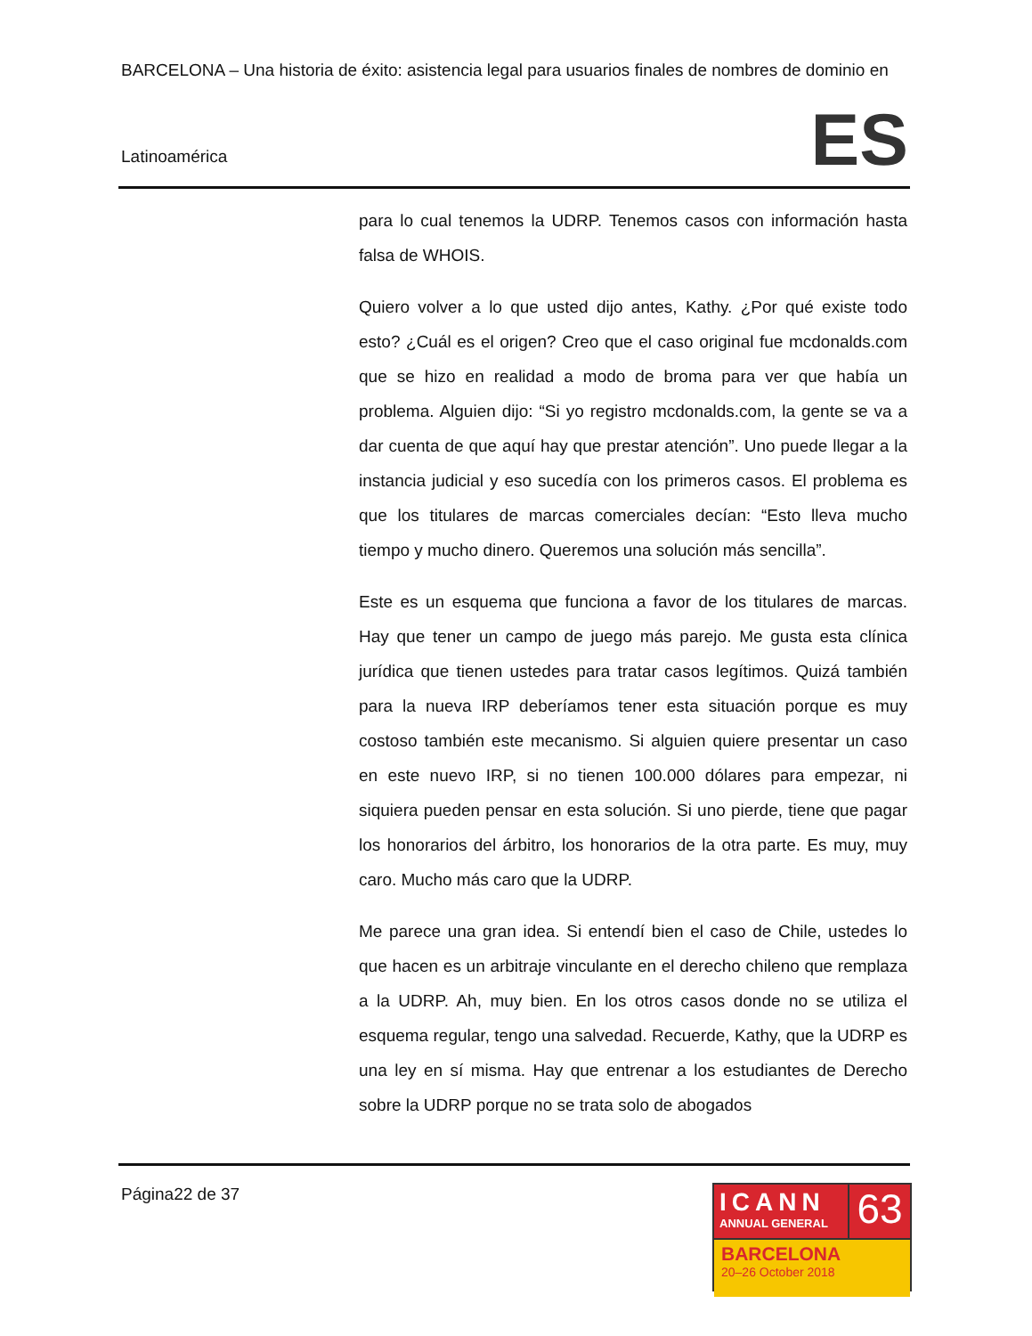BARCELONA – Una historia de éxito: asistencia legal para usuarios finales de nombres de dominio en
Latinoamérica ES
para lo cual tenemos la UDRP. Tenemos casos con información hasta falsa de WHOIS.
Quiero volver a lo que usted dijo antes, Kathy. ¿Por qué existe todo esto? ¿Cuál es el origen? Creo que el caso original fue mcdonalds.com que se hizo en realidad a modo de broma para ver que había un problema. Alguien dijo: “Si yo registro mcdonalds.com, la gente se va a dar cuenta de que aquí hay que prestar atención”. Uno puede llegar a la instancia judicial y eso sucedía con los primeros casos. El problema es que los titulares de marcas comerciales decían: “Esto lleva mucho tiempo y mucho dinero. Queremos una solución más sencilla”.
Este es un esquema que funciona a favor de los titulares de marcas. Hay que tener un campo de juego más parejo. Me gusta esta clínica jurídica que tienen ustedes para tratar casos legítimos. Quizá también para la nueva IRP deberíamos tener esta situación porque es muy costoso también este mecanismo. Si alguien quiere presentar un caso en este nuevo IRP, si no tienen 100.000 dólares para empezar, ni siquiera pueden pensar en esta solución. Si uno pierde, tiene que pagar los honorarios del árbitro, los honorarios de la otra parte. Es muy, muy caro. Mucho más caro que la UDRP.
Me parece una gran idea. Si entendí bien el caso de Chile, ustedes lo que hacen es un arbitraje vinculante en el derecho chileno que remplaza a la UDRP. Ah, muy bien. En los otros casos donde no se utiliza el esquema regular, tengo una salvedad. Recuerde, Kathy, que la UDRP es una ley en sí misma. Hay que entrenar a los estudiantes de Derecho sobre la UDRP porque no se trata solo de abogados
Página22 de 37
ICANN
ANNUAL GENERAL
63
BARCELONA
20–26 October 2018